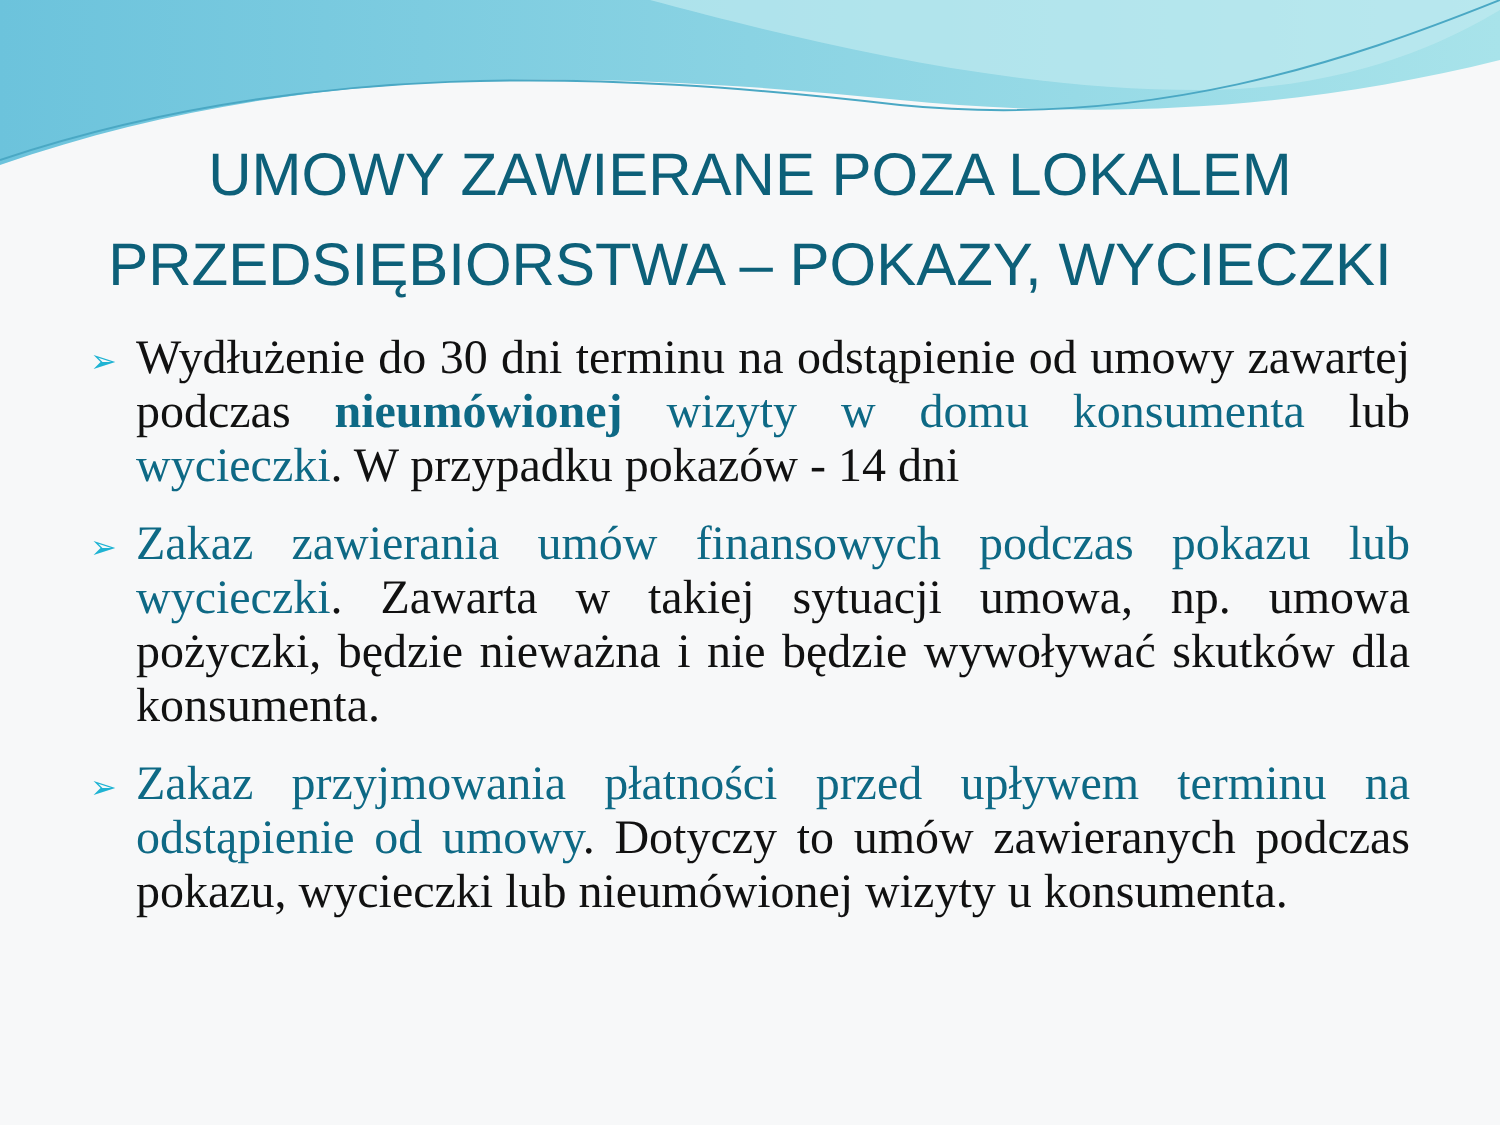UMOWY ZAWIERANE POZA LOKALEM PRZEDSIĘBIORSTWA – POKAZY, WYCIECZKI
➢ Wydłużenie do 30 dni terminu na odstąpienie od umowy zawartej podczas nieumówionej wizyty w domu konsumenta lub wycieczki. W przypadku pokazów - 14 dni
➢ Zakaz zawierania umów finansowych podczas pokazu lub wycieczki. Zawarta w takiej sytuacji umowa, np. umowa pożyczki, będzie nieważna i nie będzie wywoływać skutków dla konsumenta.
➢ Zakaz przyjmowania płatności przed upływem terminu na odstąpienie od umowy. Dotyczy to umów zawieranych podczas pokazu, wycieczki lub nieumówionej wizyty u konsumenta.